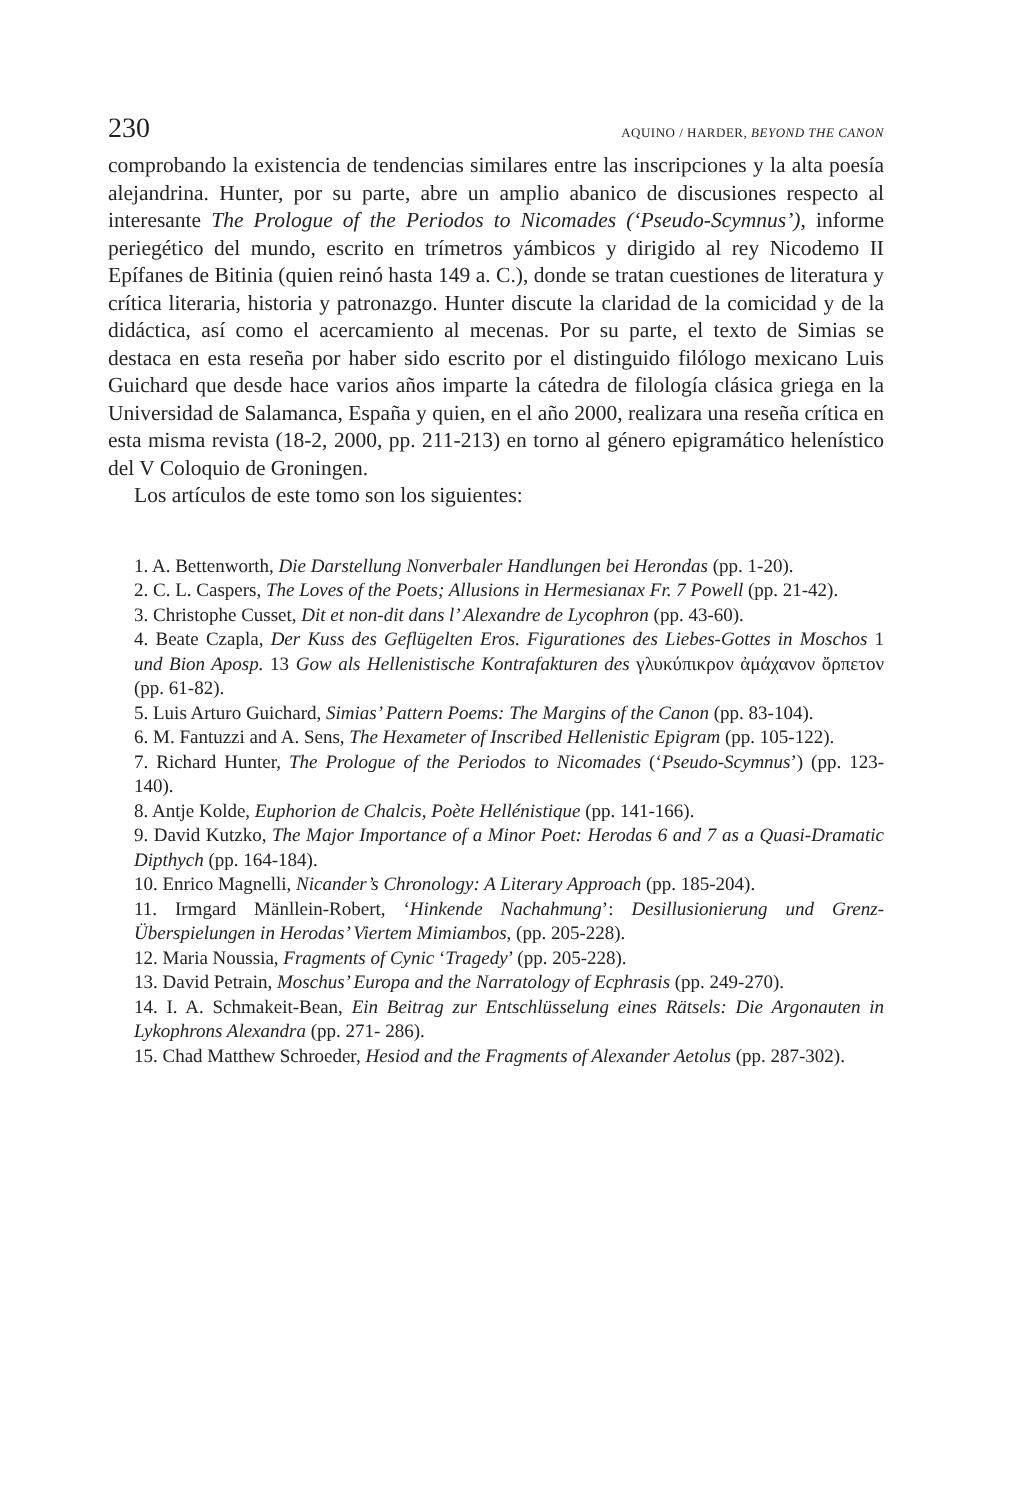230 AQUINO / HARDER, BEYOND THE CANON
comprobando la existencia de tendencias similares entre las inscripciones y la alta poesía alejandrina. Hunter, por su parte, abre un amplio abanico de discusiones respecto al interesante The Prologue of the Periodos to Nicomades (‘Pseudo-Scymnus’), informe periegético del mundo, escrito en trímetros yámbicos y dirigido al rey Nicodemo II Epífanes de Bitinia (quien reinó hasta 149 a. C.), donde se tratan cuestiones de literatura y crítica literaria, historia y patronazgo. Hunter discute la claridad de la comicidad y de la didáctica, así como el acercamiento al mecenas. Por su parte, el texto de Simias se destaca en esta reseña por haber sido escrito por el distinguido filólogo mexicano Luis Guichard que desde hace varios años imparte la cátedra de filología clásica griega en la Universidad de Salamanca, España y quien, en el año 2000, realizara una reseña crítica en esta misma revista (18-2, 2000, pp. 211-213) en torno al género epigramático helenístico del V Coloquio de Groningen.
Los artículos de este tomo son los siguientes:
1. A. Bettenworth, Die Darstellung Nonverbaler Handlungen bei Herondas (pp. 1-20).
2. C. L. Caspers, The Loves of the Poets; Allusions in Hermesianax Fr. 7 Powell (pp. 21-42).
3. Christophe Cusset, Dit et non-dit dans l’ Alexandre de Lycophron (pp. 43-60).
4. Beate Czapla, Der Kuss des Geflügelten Eros. Figurationes des Liebes-Gottes in Moschos 1 und Bion Aposp. 13 Gow als Hellenistische Kontrafakturen des γλυκύπικρον ἀμάχανον ὄρπετον (pp. 61-82).
5. Luis Arturo Guichard, Simias’ Pattern Poems: The Margins of the Canon (pp. 83-104).
6. M. Fantuzzi and A. Sens, The Hexameter of Inscribed Hellenistic Epigram (pp. 105-122).
7. Richard Hunter, The Prologue of the Periodos to Nicomades (‘Pseudo-Scymnus’) (pp. 123-140).
8. Antje Kolde, Euphorion de Chalcis, Poète Hellénistique (pp. 141-166).
9. David Kutzko, The Major Importance of a Minor Poet: Herodas 6 and 7 as a Quasi-Dramatic Dipthych (pp. 164-184).
10. Enrico Magnelli, Nicander’s Chronology: A Literary Approach (pp. 185-204).
11. Irmgard Mänllein-Robert, ‘Hinkende Nachahmung’: Desillusionierung und Grenz-Überspielungen in Herodas’ Viertem Mimiambos, (pp. 205-228).
12. Maria Noussia, Fragments of Cynic ‘Tragedy’ (pp. 205-228).
13. David Petrain, Moschus’ Europa and the Narratology of Ecphrasis (pp. 249-270).
14. I. A. Schmakeit-Bean, Ein Beitrag zur Entschlüsselung eines Rätsels: Die Argonauten in Lykophrons Alexandra (pp. 271- 286).
15. Chad Matthew Schroeder, Hesiod and the Fragments of Alexander Aetolus (pp. 287-302).